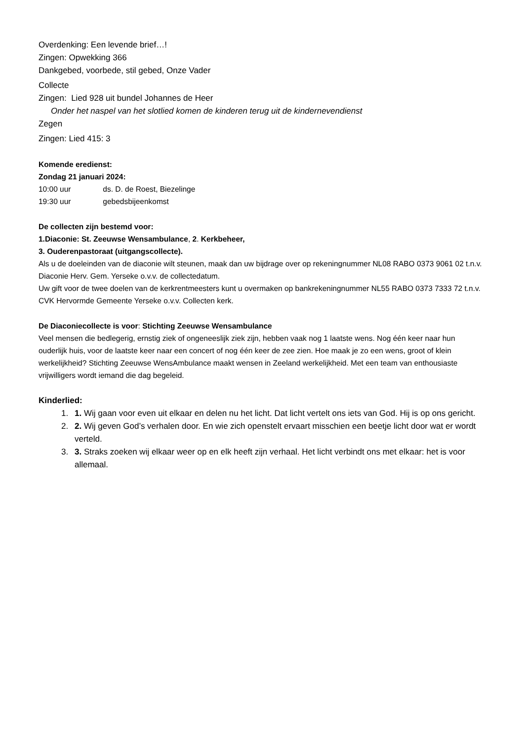Overdenking: Een levende brief…!
Zingen: Opwekking 366
Dankgebed, voorbede, stil gebed, Onze Vader
Collecte
Zingen: Lied 928 uit bundel Johannes de Heer
Onder het naspel van het slotlied komen de kinderen terug uit de kindernevendienst
Zegen
Zingen: Lied 415: 3
Komende eredienst:
Zondag 21 januari 2024:
10:00 uur ds. D. de Roest, Biezelinge
19:30 uur gebedsbijeenkomst
De collecten zijn bestemd voor:
1.Diaconie: St. Zeeuwse Wensambulance, 2. Kerkbeheer,
3. Ouderenpastoraat (uitgangscollecte).
Als u de doeleinden van de diaconie wilt steunen, maak dan uw bijdrage over op rekeningnummer NL08 RABO 0373 9061 02 t.n.v. Diaconie Herv. Gem. Yerseke o.v.v. de collectedatum.
Uw gift voor de twee doelen van de kerkrentmeesters kunt u overmaken op bankrekeningnummer NL55 RABO 0373 7333 72 t.n.v. CVK Hervormde Gemeente Yerseke o.v.v. Collecten kerk.
De Diaconiecollecte is voor: Stichting Zeeuwse Wensambulance
Veel mensen die bedlegerig, ernstig ziek of ongeneeslijk ziek zijn, hebben vaak nog 1 laatste wens. Nog één keer naar hun ouderlijk huis, voor de laatste keer naar een concert of nog één keer de zee zien. Hoe maak je zo een wens, groot of klein werkelijkheid? Stichting Zeeuwse WensAmbulance maakt wensen in Zeeland werkelijkheid. Met een team van enthousiaste vrijwilligers wordt iemand die dag begeleid.
Kinderlied:
1. 1. Wij gaan voor even uit elkaar en delen nu het licht. Dat licht vertelt ons iets van God. Hij is op ons gericht.
2. 2. Wij geven God’s verhalen door. En wie zich openstelt ervaart misschien een beetje licht door wat er wordt verteld.
3. 3. Straks zoeken wij elkaar weer op en elk heeft zijn verhaal. Het licht verbindt ons met elkaar: het is voor allemaal.